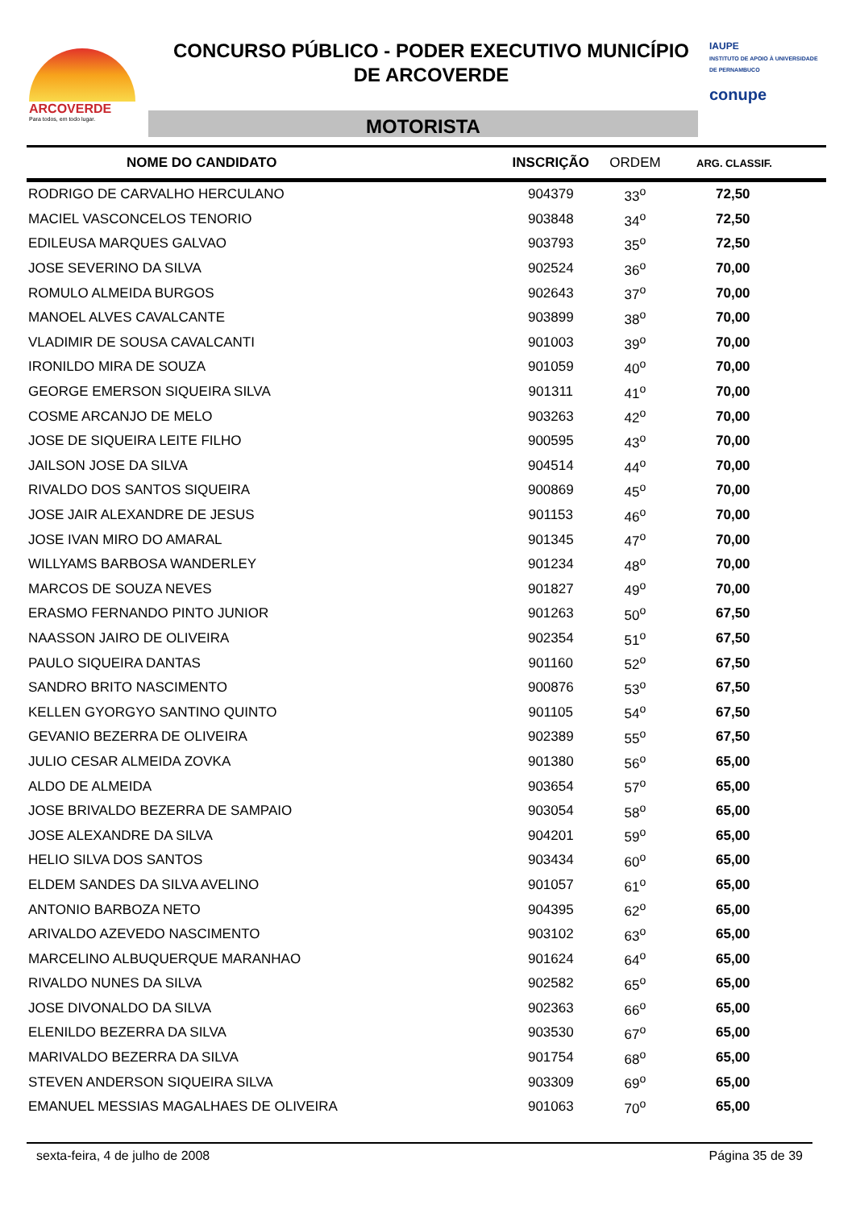ARCOVERDE
Para todos, em todo lugar.
CONCURSO PÚBLICO - PODER EXECUTIVO MUNICÍPIO
DE ARCOVERDE
MOTORISTA
IAUPE
INSTITUTO DE APOIO À UNIVERSIDADE DE PERNAMBUCO
conupe
| NOME DO CANDIDATO | INSCRIÇÃO | ORDEM | ARG. CLASSIF. |
| --- | --- | --- | --- |
| RODRIGO DE CARVALHO HERCULANO | 904379 | 33<sup>o</sup> | 72,50 |
| MACIEL VASCONCELOS TENORIO | 903848 | 34<sup>o</sup> | 72,50 |
| EDILEUSA MARQUES GALVAO | 903793 | 35<sup>o</sup> | 72,50 |
| JOSE SEVERINO DA SILVA | 902524 | 36<sup>o</sup> | 70,00 |
| ROMULO ALMEIDA BURGOS | 902643 | 37<sup>o</sup> | 70,00 |
| MANOEL ALVES CAVALCANTE | 903899 | 38<sup>o</sup> | 70,00 |
| VLADIMIR DE SOUSA CAVALCANTI | 901003 | 39<sup>o</sup> | 70,00 |
| IRONILDO MIRA DE SOUZA | 901059 | 40<sup>o</sup> | 70,00 |
| GEORGE EMERSON SIQUEIRA SILVA | 901311 | 41<sup>o</sup> | 70,00 |
| COSME ARCANJO DE MELO | 903263 | 42<sup>o</sup> | 70,00 |
| JOSE DE SIQUEIRA LEITE FILHO | 900595 | 43<sup>o</sup> | 70,00 |
| JAILSON JOSE DA SILVA | 904514 | 44<sup>o</sup> | 70,00 |
| RIVALDO DOS SANTOS SIQUEIRA | 900869 | 45<sup>o</sup> | 70,00 |
| JOSE JAIR ALEXANDRE DE JESUS | 901153 | 46<sup>o</sup> | 70,00 |
| JOSE IVAN MIRO DO AMARAL | 901345 | 47<sup>o</sup> | 70,00 |
| WILLYAMS BARBOSA WANDERLEY | 901234 | 48<sup>o</sup> | 70,00 |
| MARCOS DE SOUZA NEVES | 901827 | 49<sup>o</sup> | 70,00 |
| ERASMO FERNANDO PINTO JUNIOR | 901263 | 50<sup>o</sup> | 67,50 |
| NAASSON JAIRO DE OLIVEIRA | 902354 | 51<sup>o</sup> | 67,50 |
| PAULO SIQUEIRA DANTAS | 901160 | 52<sup>o</sup> | 67,50 |
| SANDRO BRITO NASCIMENTO | 900876 | 53<sup>o</sup> | 67,50 |
| KELLEN GYORGYO SANTINO QUINTO | 901105 | 54<sup>o</sup> | 67,50 |
| GEVANIO BEZERRA DE OLIVEIRA | 902389 | 55<sup>o</sup> | 67,50 |
| JULIO CESAR ALMEIDA ZOVKA | 901380 | 56<sup>o</sup> | 65,00 |
| ALDO DE ALMEIDA | 903654 | 57<sup>o</sup> | 65,00 |
| JOSE BRIVALDO BEZERRA DE SAMPAIO | 903054 | 58<sup>o</sup> | 65,00 |
| JOSE ALEXANDRE DA SILVA | 904201 | 59<sup>o</sup> | 65,00 |
| HELIO SILVA DOS SANTOS | 903434 | 60<sup>o</sup> | 65,00 |
| ELDEM SANDES DA SILVA AVELINO | 901057 | 61<sup>o</sup> | 65,00 |
| ANTONIO BARBOZA NETO | 904395 | 62<sup>o</sup> | 65,00 |
| ARIVALDO AZEVEDO NASCIMENTO | 903102 | 63<sup>o</sup> | 65,00 |
| MARCELINO ALBUQUERQUE MARANHAO | 901624 | 64<sup>o</sup> | 65,00 |
| RIVALDO NUNES DA SILVA | 902582 | 65<sup>o</sup> | 65,00 |
| JOSE DIVONALDO DA SILVA | 902363 | 66<sup>o</sup> | 65,00 |
| ELENILDO BEZERRA DA SILVA | 903530 | 67<sup>o</sup> | 65,00 |
| MARIVALDO BEZERRA DA SILVA | 901754 | 68<sup>o</sup> | 65,00 |
| STEVEN ANDERSON SIQUEIRA SILVA | 903309 | 69<sup>o</sup> | 65,00 |
| EMANUEL MESSIAS MAGALHAES DE OLIVEIRA | 901063 | 70<sup>o</sup> | 65,00 |
sexta-feira, 4 de julho de 2008 Página 35 de 39